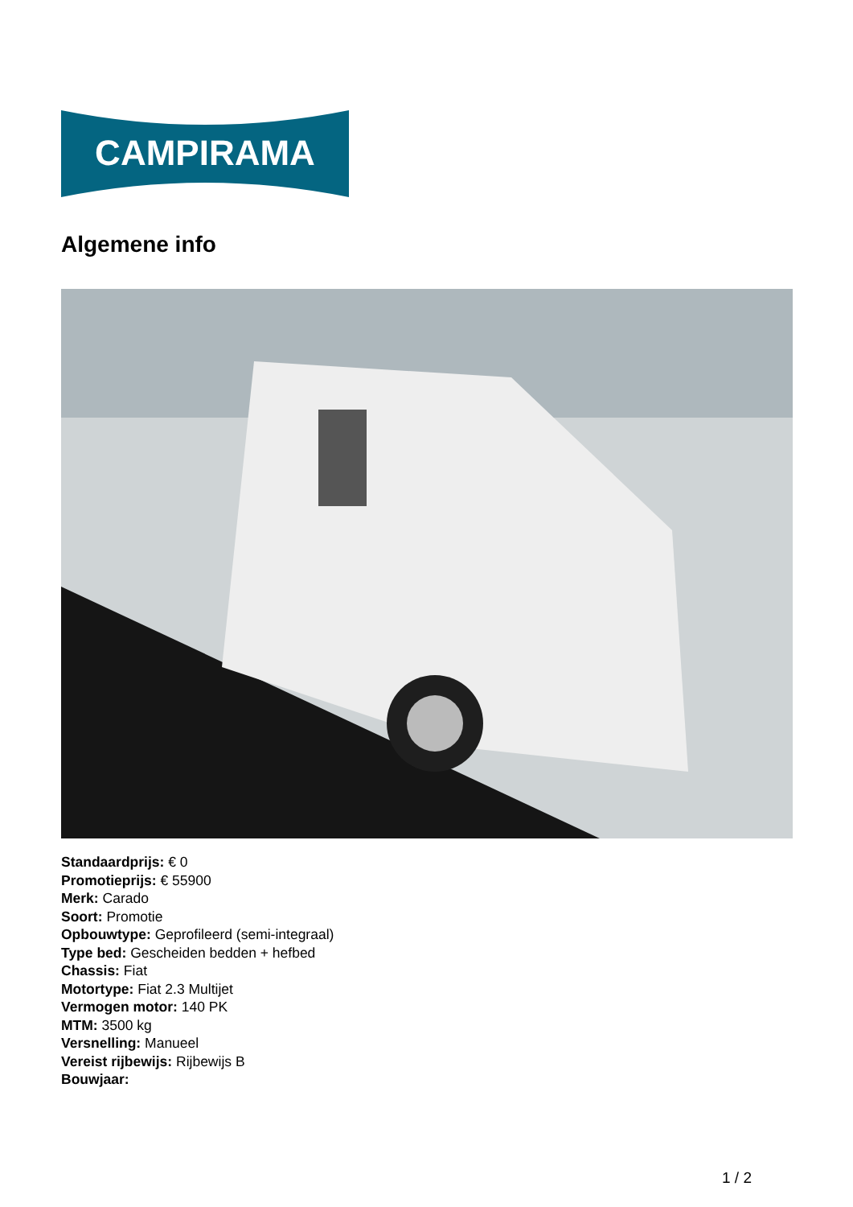CAMPIRAMA
Algemene info
Standaardprijs: € 0
Promotieprijs: € 55900
Merk: Carado
Soort: Promotie
Opbouwtype: Geprofileerd (semi-integraal)
Type bed: Gescheiden bedden + hefbed
Chassis: Fiat
Motortype: Fiat 2.3 Multijet
Vermogen motor: 140 PK
MTM: 3500 kg
Versnelling: Manueel
Vereist rijbewijs: Rijbewijs B
Bouwjaar:
1 / 2